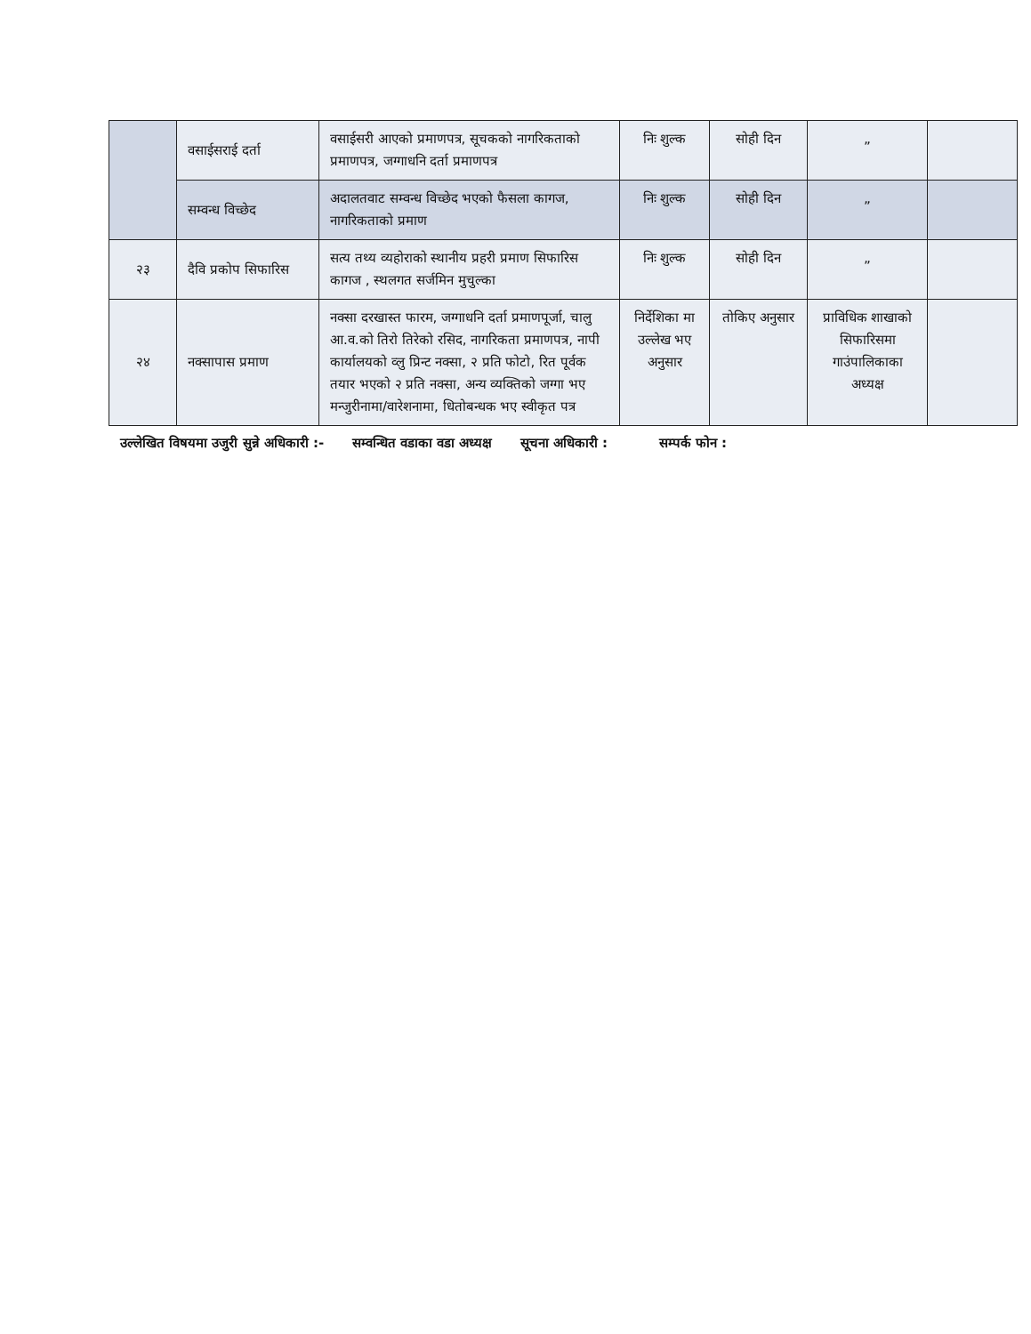| | वसाईसराई दर्ता | वसाईसरी आएको प्रमाणपत्र, सूचकको नागरिकताको प्रमाणपत्र, जग्गाधनि दर्ता प्रमाणपत्र | निः शुल्क | सोही दिन | „ | |
| | सम्वन्ध विच्छेद | अदालतवाट सम्वन्ध विच्छेद भएको फैसला कागज, नागरिकताको प्रमाण | निः शुल्क | सोही दिन | „ | |
| २३ | दैवि प्रकोप सिफारिस | सत्य तथ्य व्यहोराको स्थानीय प्रहरी प्रमाण सिफारिस कागज , स्थलगत सर्जमिन मुचुल्का | निः शुल्क | सोही दिन | „ | |
| २४ | नक्सापास प्रमाण | नक्सा दरखास्त फारम, जग्गाधनि दर्ता प्रमाणपूर्जा, चालु आ.व.को तिरो तिरेको रसिद, नागरिकता प्रमाणपत्र, नापी कार्यालयको व्लु प्रिन्ट नक्सा, २ प्रति फोटो, रित पूर्वक तयार भएको २ प्रति नक्सा, अन्य व्यक्तिको जग्गा भए मन्जुरीनामा/वारेशनामा, धितोबन्धक भए स्वीकृत पत्र | निर्देशिका मा उल्लेख भए अनुसार | तोकिए अनुसार | प्राविधिक शाखाको सिफारिसमा गाउंपालिकाका अध्यक्ष | |
उल्लेखित विषयमा उजुरी सुन्ने अधिकारी :- सम्वन्धित वडाका वडा अध्यक्ष सूचना अधिकारी : सम्पर्क फोन :